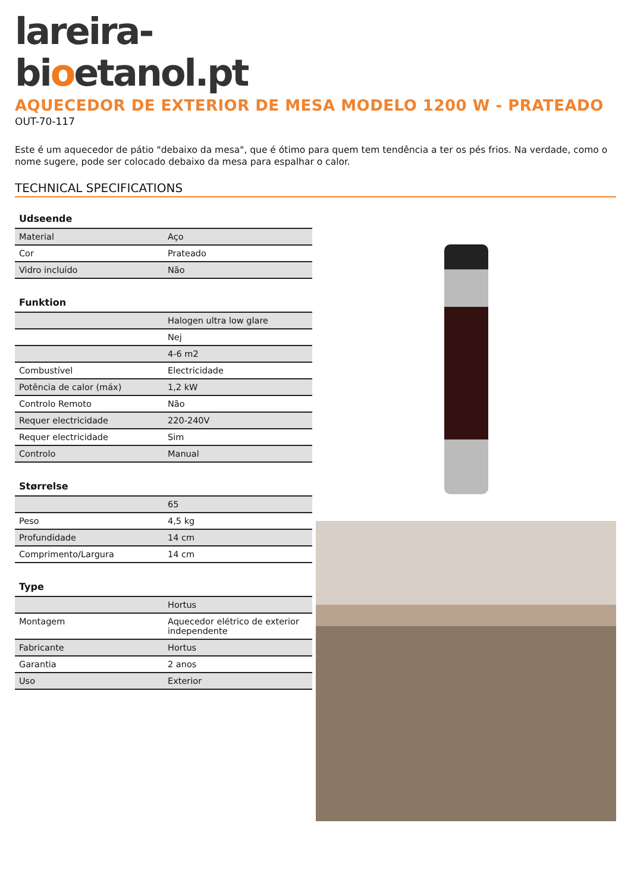lareira-
bioetanol.pt
AQUECEDOR DE EXTERIOR DE MESA MODELO 1200 W - PRATEADO
OUT-70-117
Este é um aquecedor de pátio "debaixo da mesa", que é ótimo para quem tem tendência a ter os pés frios. Na verdade, como o nome sugere, pode ser colocado debaixo da mesa para espalhar o calor.
TECHNICAL SPECIFICATIONS
| Udseende | |
| --- | --- |
| Material | Aço |
| Cor | Prateado |
| Vidro incluído | Não |
| Funktion | |
| --- | --- |
| | Halogen ultra low glare |
| | Nej |
| | 4-6 m2 |
| Combustível | Electricidade |
| Potência de calor (máx) | 1,2 kW |
| Controlo Remoto | Não |
| Requer electricidade | 220-240V |
| Requer electricidade | Sim |
| Controlo | Manual |
| Størrelse | |
| --- | --- |
| | 65 |
| Peso | 4,5 kg |
| Profundidade | 14 cm |
| Comprimento/Largura | 14 cm |
| Type | |
| --- | --- |
| | Hortus |
| Montagem | Aquecedor elétrico de exterior independente |
| Fabricante | Hortus |
| Garantia | 2 anos |
| Uso | Exterior |